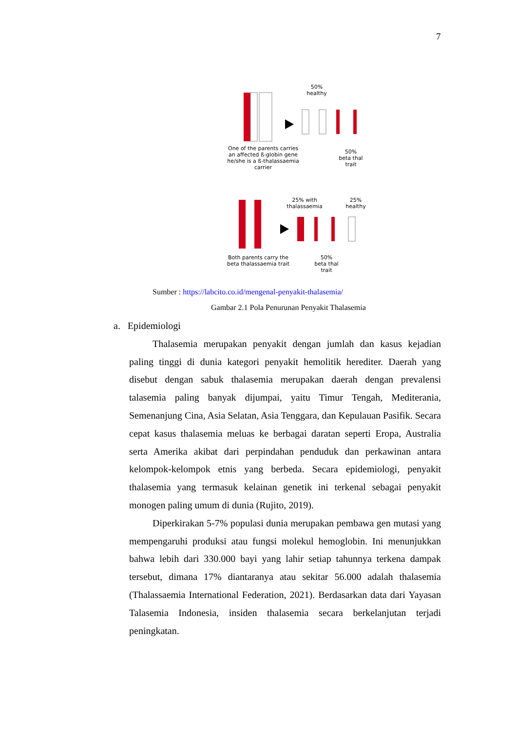7
50%
healthy
One of the parents carries an affected ß-globin gene he/she is a ß-thalassaemia carrier
50%
beta thal
trait
25% with thalassaemia
25%
healthy
Both parents carry the beta thalassaemia trait
50%
beta thal
trait
Sumber : https://labcito.co.id/mengenal-penyakit-thalasemia/
Gambar 2.1 Pola Penurunan Penyakit Thalasemia
a. Epidemiologi
Thalasemia merupakan penyakit dengan jumlah dan kasus kejadian paling tinggi di dunia kategori penyakit hemolitik herediter. Daerah yang disebut dengan sabuk thalasemia merupakan daerah dengan prevalensi talasemia paling banyak dijumpai, yaitu Timur Tengah, Mediterania, Semenanjung Cina, Asia Selatan, Asia Tenggara, dan Kepulauan Pasifik. Secara cepat kasus thalasemia meluas ke berbagai daratan seperti Eropa, Australia serta Amerika akibat dari perpindahan penduduk dan perkawinan antara kelompok-kelompok etnis yang berbeda. Secara epidemiologi, penyakit thalasemia yang termasuk kelainan genetik ini terkenal sebagai penyakit monogen paling umum di dunia (Rujito, 2019).
Diperkirakan 5-7% populasi dunia merupakan pembawa gen mutasi yang mempengaruhi produksi atau fungsi molekul hemoglobin. Ini menunjukkan bahwa lebih dari 330.000 bayi yang lahir setiap tahunnya terkena dampak tersebut, dimana 17% diantaranya atau sekitar 56.000 adalah thalasemia (Thalassaemia International Federation, 2021). Berdasarkan data dari Yayasan Talasemia Indonesia, insiden thalasemia secara berkelanjutan terjadi peningkatan.